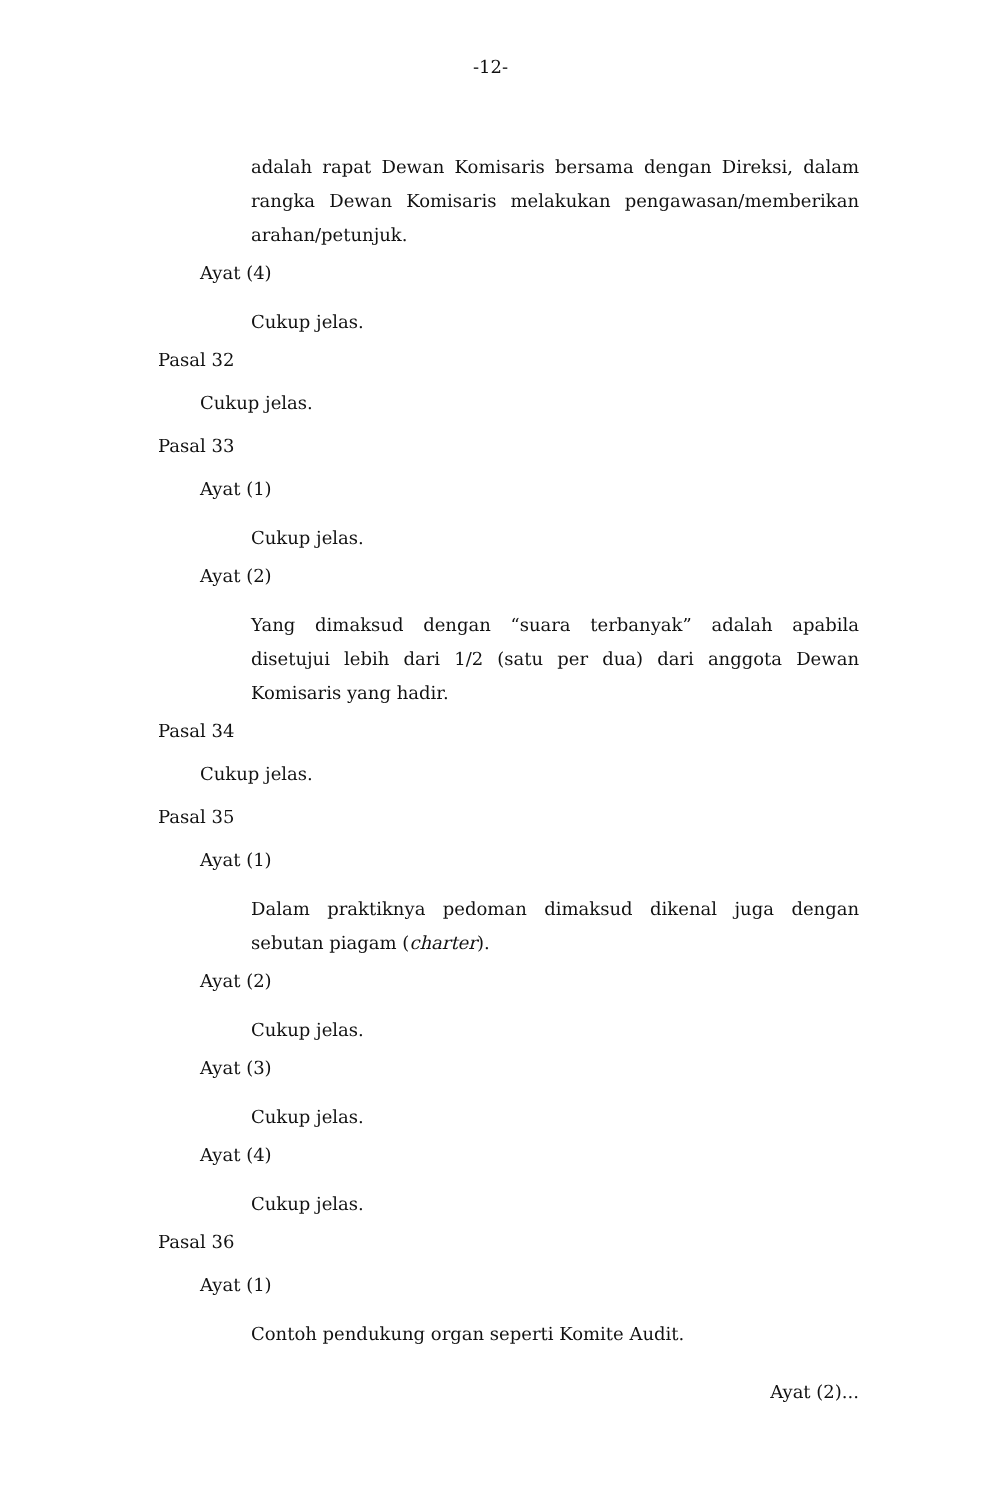-12-
adalah rapat Dewan Komisaris bersama dengan Direksi, dalam rangka Dewan Komisaris melakukan pengawasan/memberikan arahan/petunjuk.
Ayat (4)
Cukup jelas.
Pasal 32
Cukup jelas.
Pasal 33
Ayat (1)
Cukup jelas.
Ayat (2)
Yang dimaksud dengan “suara terbanyak” adalah apabila disetujui lebih dari 1/2 (satu per dua) dari anggota Dewan Komisaris yang hadir.
Pasal 34
Cukup jelas.
Pasal 35
Ayat (1)
Dalam praktiknya pedoman dimaksud dikenal juga dengan sebutan piagam (charter).
Ayat (2)
Cukup jelas.
Ayat (3)
Cukup jelas.
Ayat (4)
Cukup jelas.
Pasal 36
Ayat (1)
Contoh pendukung organ seperti Komite Audit.
Ayat (2)...